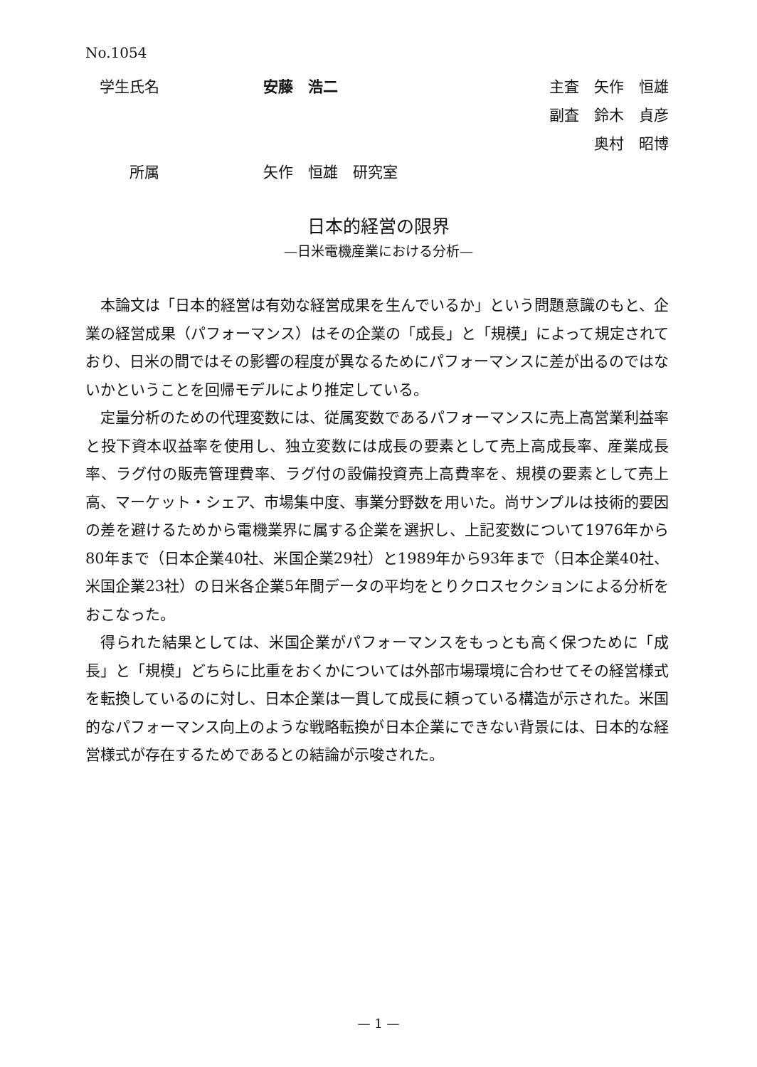No.1054
学生氏名 安藤　浩二 主査　矢作　恒雄
副査　鈴木　貞彦
奥村　昭博
　　所属 矢作　恒雄　研究室
日本的経営の限界
—日米電機産業における分析—
本論文は「日本的経営は有効な経営成果を生んでいるか」という問題意識のもと、企業の経営成果（パフォーマンス）はその企業の「成長」と「規模」によって規定されており、日米の間ではその影響の程度が異なるためにパフォーマンスに差が出るのではないかということを回帰モデルにより推定している。
定量分析のための代理変数には、従属変数であるパフォーマンスに売上高営業利益率と投下資本収益率を使用し、独立変数には成長の要素として売上高成長率、産業成長率、ラグ付の販売管理費率、ラグ付の設備投資売上高費率を、規模の要素として売上高、マーケット・シェア、市場集中度、事業分野数を用いた。尚サンプルは技術的要因の差を避けるためから電機業界に属する企業を選択し、上記変数について1976年から80年まで（日本企業40社、米国企業29社）と1989年から93年まで（日本企業40社、米国企業23社）の日米各企業5年間データの平均をとりクロスセクションによる分析をおこなった。
得られた結果としては、米国企業がパフォーマンスをもっとも高く保つために「成長」と「規模」どちらに比重をおくかについては外部市場環境に合わせてその経営様式を転換しているのに対し、日本企業は一貫して成長に頼っている構造が示された。米国的なパフォーマンス向上のような戦略転換が日本企業にできない背景には、日本的な経営様式が存在するためであるとの結論が示唆された。
— 1 —